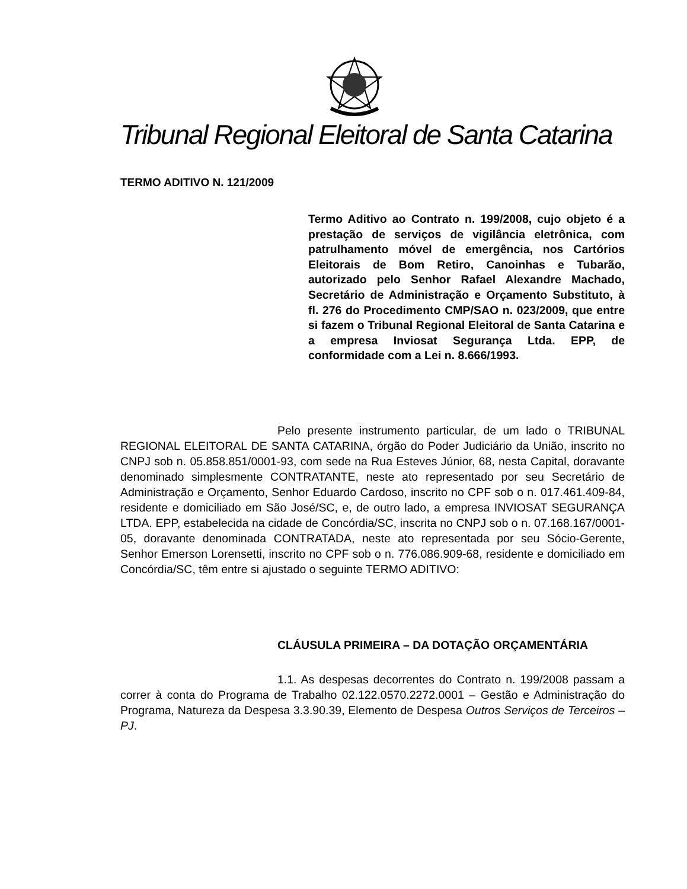Tribunal Regional Eleitoral de Santa Catarina
TERMO ADITIVO N. 121/2009
Termo Aditivo ao Contrato n. 199/2008, cujo objeto é a prestação de serviços de vigilância eletrônica, com patrulhamento móvel de emergência, nos Cartórios Eleitorais de Bom Retiro, Canoinhas e Tubarão, autorizado pelo Senhor Rafael Alexandre Machado, Secretário de Administração e Orçamento Substituto, à fl. 276 do Procedimento CMP/SAO n. 023/2009, que entre si fazem o Tribunal Regional Eleitoral de Santa Catarina e a empresa Inviosat Segurança Ltda. EPP, de conformidade com a Lei n. 8.666/1993.
Pelo presente instrumento particular, de um lado o TRIBUNAL REGIONAL ELEITORAL DE SANTA CATARINA, órgão do Poder Judiciário da União, inscrito no CNPJ sob n. 05.858.851/0001-93, com sede na Rua Esteves Júnior, 68, nesta Capital, doravante denominado simplesmente CONTRATANTE, neste ato representado por seu Secretário de Administração e Orçamento, Senhor Eduardo Cardoso, inscrito no CPF sob o n. 017.461.409-84, residente e domiciliado em São José/SC, e, de outro lado, a empresa INVIOSAT SEGURANÇA LTDA. EPP, estabelecida na cidade de Concórdia/SC, inscrita no CNPJ sob o n. 07.168.167/0001-05, doravante denominada CONTRATADA, neste ato representada por seu Sócio-Gerente, Senhor Emerson Lorensetti, inscrito no CPF sob o n. 776.086.909-68, residente e domiciliado em Concórdia/SC, têm entre si ajustado o seguinte TERMO ADITIVO:
CLÁUSULA PRIMEIRA – DA DOTAÇÃO ORÇAMENTÁRIA
1.1. As despesas decorrentes do Contrato n. 199/2008 passam a correr à conta do Programa de Trabalho 02.122.0570.2272.0001 – Gestão e Administração do Programa, Natureza da Despesa 3.3.90.39, Elemento de Despesa Outros Serviços de Terceiros – PJ.